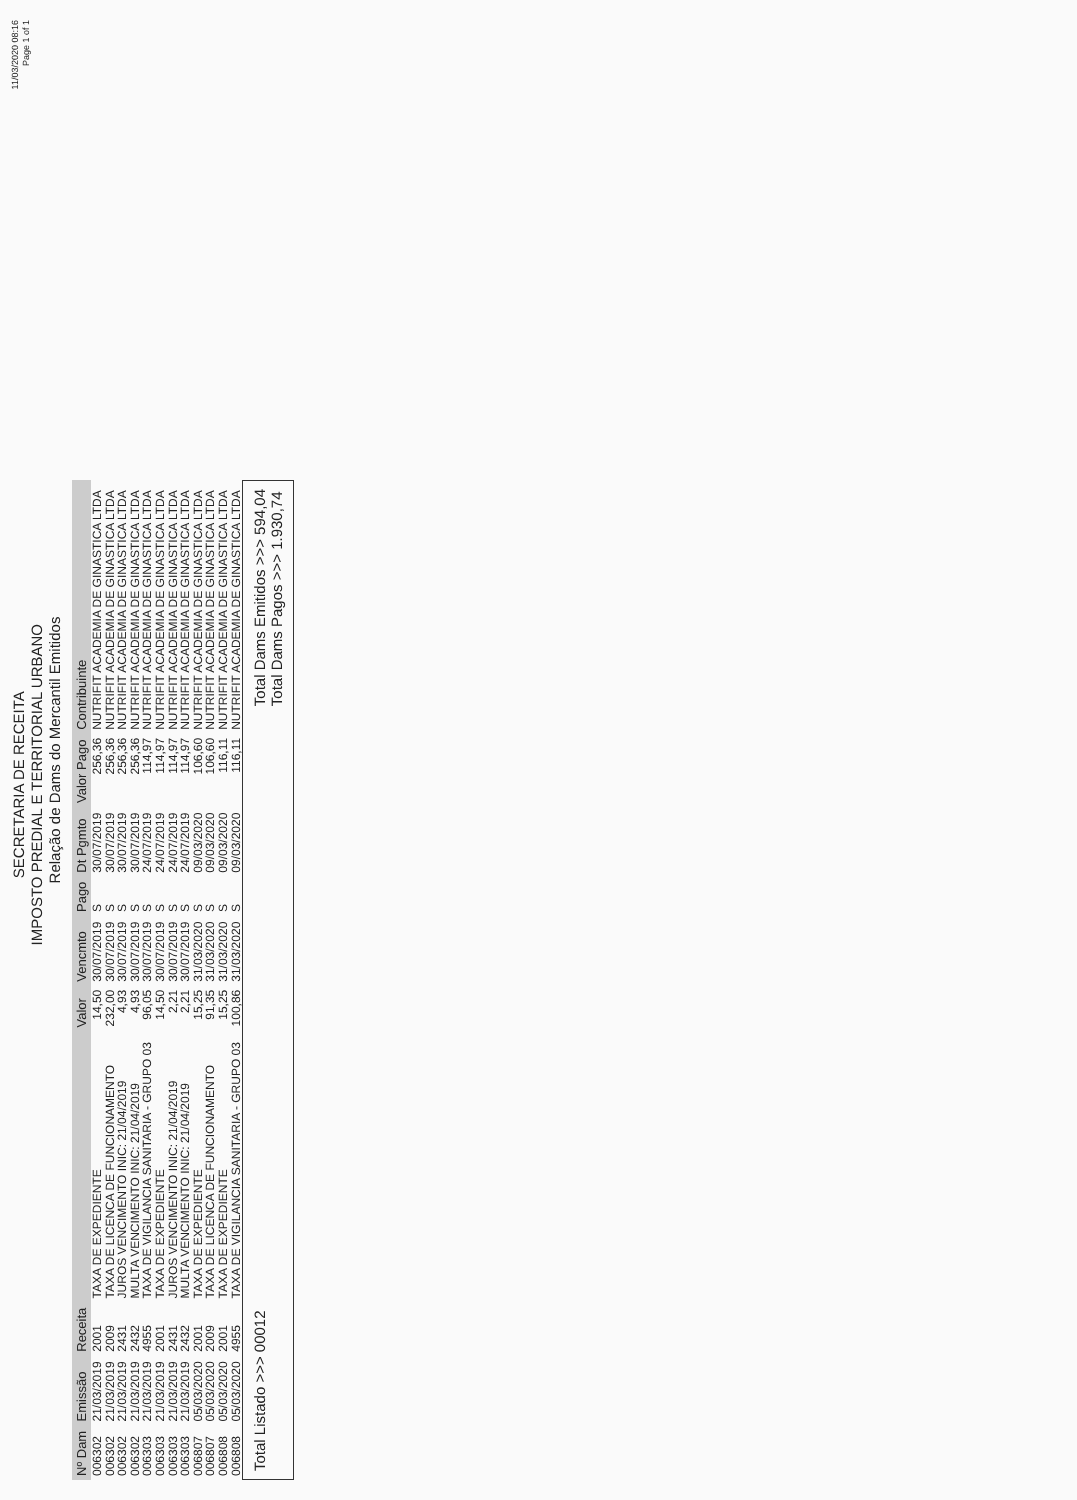11/03/2020 08:16
Page 1 of 1
SECRETARIA DE RECEITA
IMPOSTO PREDIAL E TERRITORIAL URBANO
Relação de Dams do Mercantil Emitidos
| Nº Dam | Emissão | Receita | | Valor | Vencmto | Pago | Dt Pgmto | Valor Pago | Contribuinte |
| --- | --- | --- | --- | --- | --- | --- | --- | --- | --- |
| 006302 | 21/03/2019 | 2001 | TAXA DE EXPEDIENTE | 14,50 | 30/07/2019 | S | 30/07/2019 | 256,36 | NUTRIFIT ACADEMIA DE GINASTICA LTDA |
| 006302 | 21/03/2019 | 2009 | TAXA DE LICENCA DE FUNCIONAMENTO | 232,00 | 30/07/2019 | S | 30/07/2019 | 256,36 | NUTRIFIT ACADEMIA DE GINASTICA LTDA |
| 006302 | 21/03/2019 | 2431 | JUROS VENCIMENTO INIC: 21/04/2019 | 4,93 | 30/07/2019 | S | 30/07/2019 | 256,36 | NUTRIFIT ACADEMIA DE GINASTICA LTDA |
| 006302 | 21/03/2019 | 2432 | MULTA VENCIMENTO INIC: 21/04/2019 | 4,93 | 30/07/2019 | S | 30/07/2019 | 256,36 | NUTRIFIT ACADEMIA DE GINASTICA LTDA |
| 006303 | 21/03/2019 | 4955 | TAXA DE VIGILANCIA SANITARIA - GRUPO 03 | 96,05 | 30/07/2019 | S | 24/07/2019 | 114,97 | NUTRIFIT ACADEMIA DE GINASTICA LTDA |
| 006303 | 21/03/2019 | 2001 | TAXA DE EXPEDIENTE | 14,50 | 30/07/2019 | S | 24/07/2019 | 114,97 | NUTRIFIT ACADEMIA DE GINASTICA LTDA |
| 006303 | 21/03/2019 | 2431 | JUROS VENCIMENTO INIC: 21/04/2019 | 2,21 | 30/07/2019 | S | 24/07/2019 | 114,97 | NUTRIFIT ACADEMIA DE GINASTICA LTDA |
| 006303 | 21/03/2019 | 2432 | MULTA VENCIMENTO INIC: 21/04/2019 | 2,21 | 30/07/2019 | S | 24/07/2019 | 114,97 | NUTRIFIT ACADEMIA DE GINASTICA LTDA |
| 006807 | 05/03/2020 | 2001 | TAXA DE EXPEDIENTE | 15,25 | 31/03/2020 | S | 09/03/2020 | 106,60 | NUTRIFIT ACADEMIA DE GINASTICA LTDA |
| 006807 | 05/03/2020 | 2009 | TAXA DE LICENCA DE FUNCIONAMENTO | 91,35 | 31/03/2020 | S | 09/03/2020 | 106,60 | NUTRIFIT ACADEMIA DE GINASTICA LTDA |
| 006808 | 05/03/2020 | 2001 | TAXA DE EXPEDIENTE | 15,25 | 31/03/2020 | S | 09/03/2020 | 116,11 | NUTRIFIT ACADEMIA DE GINASTICA LTDA |
| 006808 | 05/03/2020 | 4955 | TAXA DE VIGILANCIA SANITARIA - GRUPO 03 | 100,86 | 31/03/2020 | S | 09/03/2020 | 116,11 | NUTRIFIT ACADEMIA DE GINASTICA LTDA |
Total Listado >>> 00012
Total Dams Emitidos >>> 594,04
Total Dams Pagos >>> 1.930,74